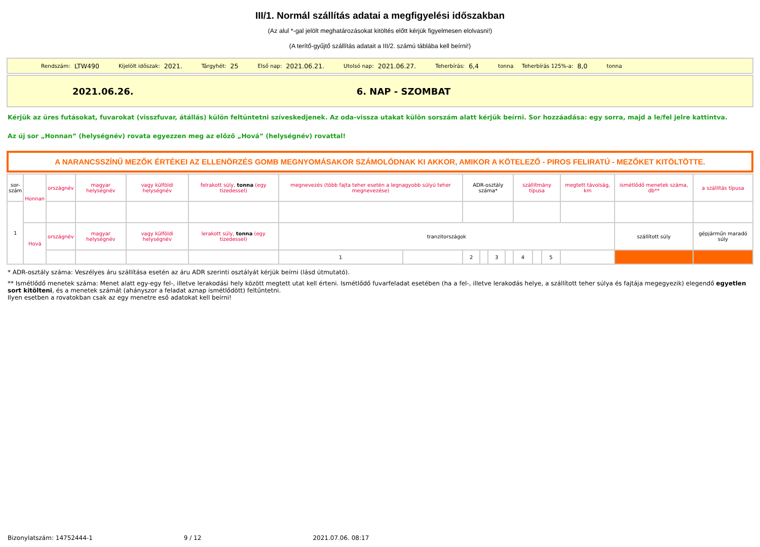III/1. Normál szállítás adatai a megfigyelési időszakban
(Az alul *-gal jelölt meghatározásokat kitöltés előtt kérjük figyelmesen elolvasni!)
(A terítő-gyűjtő szállítás adatait a III/2. számú táblába kell beírni!)
Rendszám: LTW490 Kijelölt időszak: 2021. Tárgyhét: 25 Első nap: 2021.06.21. Utolsó nap: 2021.06.27. Teherbírás: 6,4 tonna Teherbírás 125%-a: 8,0 tonna
2021.06.26. 6. NAP - SZOMBAT
Kérjük az üres futásokat, fuvarokat (visszfuvar, átállás) külön feltüntetni szíveskedjenek. Az oda-vissza utakat külön sorszám alatt kérjük beírni. Sor hozzáadása: egy sorra, majd a le/fel jelre kattintva.
Az új sor „Honnan” (helységnév) rovata egyezzen meg az előző „Hová” (helységnév) rovattal!
A NARANCSSZÍNŰ MEZŐK ÉRTÉKEI AZ ELLENÖRZÉS GOMB MEGNYOMÁSAKOR SZÁMOLÓDNAK KI AKKOR, AMIKOR A KÖTELEZŐ - PIROS FELIRATÚ - MEZŐKET KITÖLTÖTTE.
| sor- szám | Honnan | országnév | magyar helységnév | vagy külföldi helységnév | felrakott súly, tonna (egy tizedessel) | megnevezés (több fajta teher esetén a legnagyobb súlyú teher megnevezése) | | ADR-osztály száma* | | | | szállítmány típusa | | | megtett távolság, km | ismétlődő menetek száma, db** | a szállítás típusa |
| 1 | | | | | | | | | | | | | | | | | |
| | Hová | országnév | magyar helységnév | vagy külföldi helységnév | lerakott súly, tonna (egy tizedessel) | tranzitországok | | | | | | | | | | szállított súly | gépjárműn maradó súly |
| | | | | | | 1 | | 2 | | 3 | | 4 | | 5 | | | |
* ADR-osztály száma: Veszélyes áru szállítása esetén az áru ADR szerinti osztályát kérjük beírni (lásd útmutató).
** Ismétlődő menetek száma: Menet alatt egy-egy fel-, illetve lerakodási hely között megtett utat kell érteni. Ismétlődő fuvarfeladat esetében (ha a fel-, illetve lerakodás helye, a szállított teher súlya és fajtája megegyezik) elegendő egyetlen sort kitölteni, és a menetek számát (ahányszor a feladat aznap ismétlődött) feltűntetni.
Ilyen esetben a rovatokban csak az egy menetre eső adatokat kell beírni!
Bizonylatszám: 14752444-1 9 / 12 2021.07.06. 08:17